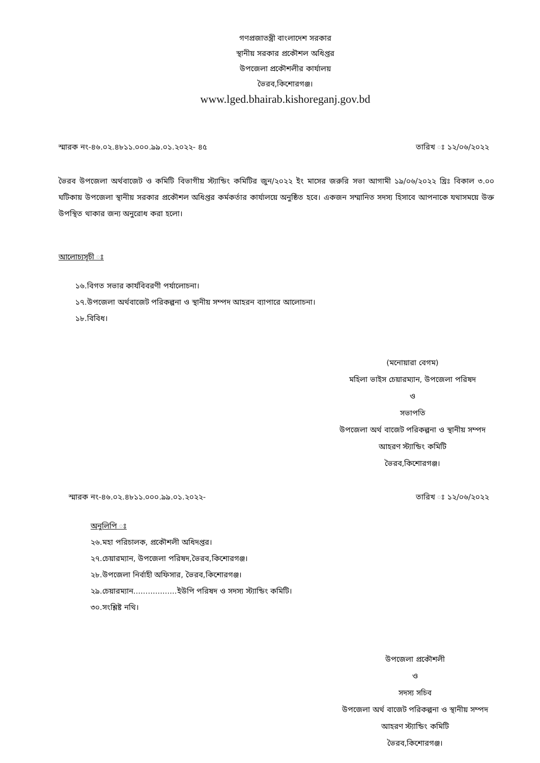গণপ্রজাতন্ত্রী বাংলাদেশ সরকার
স্থানীয় সরকার প্রকৌশল অধিপ্তর
উপজেলা প্রকৌশলীর কার্যালয়
ভৈরব,কিশোরগঞ্জ।
www.lged.bhairab.kishoreganj.gov.bd
স্মারক নং-৪৬.০২.৪৮১১.০০০.৯৯.০১.২০২২- ৪৫ তারিখ ঃ ১২/০৬/২০২২
ভৈরব উপজেলা অর্থবাজেট ও কমিটি বিভাগীয় স্ট্যান্ডিং কমিটির জুন/২০২২ ইং মাসের জরুরি সভা আগামী ১৯/০৬/২০২২ খ্রিঃ বিকাল ৩.০০ ঘটিকায় উপজেলা স্থানীয় সরকার প্রকৌশল অধিপ্তর কর্মকর্তার কার্যালয়ে অনুষ্ঠিত হবে। একজন সম্মানিত সদস্য হিসাবে আপনাকে যথাসময়ে উক্ত উপস্থিত থাকার জন্য অনুরোধ করা হলো।
আলোচ্যসূচী ঃ
১৬.বিগত সভার কার্যবিবরণী পর্যালোচনা।
১৭.উপজেলা অর্থবাজেট পরিকল্পনা ও স্থানীয় সম্পদ আহরন ব্যাপারে আলোচনা।
১৮.বিবিধ।
(মনোয়ারা বেগম)
মহিলা ভাইস চেয়ারম্যান, উপজেলা পরিষদ
ও
সভাপতি
উপজেলা অর্থ বাজেট পরিকল্পনা ও স্থানীয় সম্পদ
আহরণ স্ট্যান্ডিং কমিটি
ভৈরব,কিশোরগঞ্জ।
স্মারক নং-৪৬.০২.৪৮১১.০০০.৯৯.০১.২০২২- তারিখ ঃ ১২/০৬/২০২২
অনুলিপি ঃ
২৬.মহা পরিচালক, প্রকৌশলী অধিদপ্তর।
২৭.চেয়ারম্যান, উপজেলা পরিষদ,ভৈরব,কিশোরগঞ্জ।
২৮.উপজেলা নির্বাহী অফিসার, ভৈরব,কিশোরগঞ্জ।
২৯.চেয়ারম্যান..................ইউপি পরিষদ ও সদস্য স্ট্যান্ডিং কমিটি।
৩০.সংশ্লিষ্ট নথি।
উপজেলা প্রকৌশলী
ও
সদস্য সচিব
উপজেলা অর্থ বাজেট পরিকল্পনা ও স্থানীয় সম্পদ
আহরণ স্ট্যান্ডিং কমিটি
ভৈরব,কিশোরগঞ্জ।